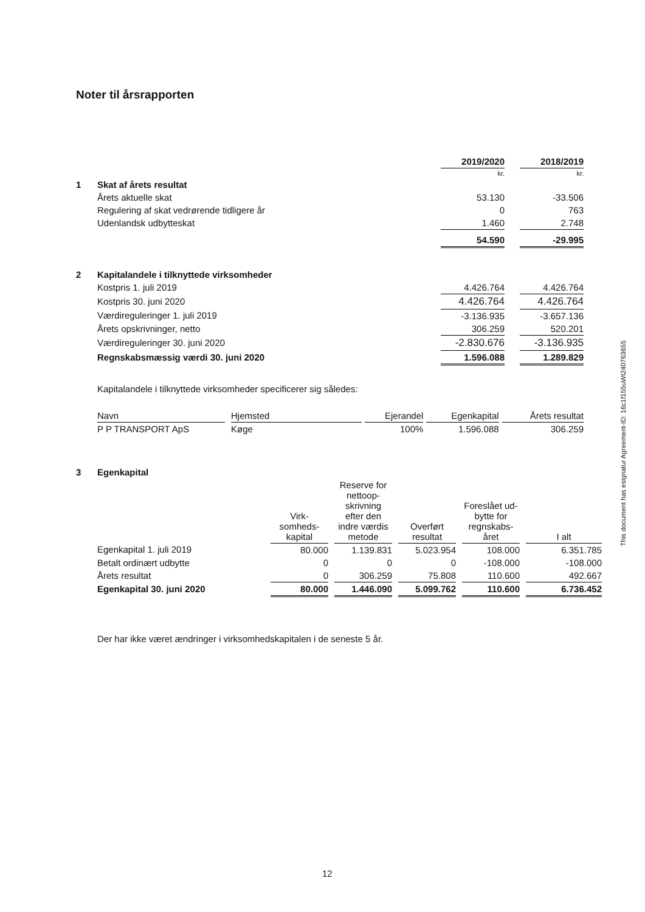Noter til årsrapporten
| | | 2019/2020 | | 2018/2019 |
| | | kr. | | kr. |
| 1 | Skat af årets resultat | | | |
| | Årets aktuelle skat | 53.130 | | -33.506 |
| | Regulering af skat vedrørende tidligere år | 0 | | 763 |
| | Udenlandsk udbytteskat | 1.460 | | 2.748 |
| | | 54.590 | | -29.995 |
| 2 | Kapitalandele i tilknyttede virksomheder | | | |
| | Kostpris 1. juli 2019 | 4.426.764 | | 4.426.764 |
| | Kostpris 30. juni 2020 | 4.426.764 | | 4.426.764 |
| | Værdireguleringer 1. juli 2019 | -3.136.935 | | -3.657.136 |
| | Årets opskrivninger, netto | 306.259 | | 520.201 |
| | Værdireguleringer 30. juni 2020 | -2.830.676 | | -3.136.935 |
| | Regnskabsmæssig værdi 30. juni 2020 | 1.596.088 | | 1.289.829 |
Kapitalandele i tilknyttede virksomheder specificerer sig således:
| Navn | | Hjemsted | | Ejerandel | | Egenkapital | | Årets resultat |
| P P TRANSPORT ApS | | Køge | | 100% | | 1.596.088 | | 306.259 |
| 3 | Egenkapital | | | | | | | | | |
| | | Virk- somheds- kapital | | Reserve for nettoop- skrivning efter den indre værdis metode | | Overført resultat | | Foreslået ud- bytte for regnskabs- året | | I alt |
| | Egenkapital 1. juli 2019 | 80.000 | | 1.139.831 | | 5.023.954 | | 108.000 | | 6.351.785 |
| | Betalt ordinært udbytte | 0 | | 0 | | 0 | | -108.000 | | -108.000 |
| | Årets resultat | 0 | | 306.259 | | 75.808 | | 110.600 | | 492.667 |
| | Egenkapital 30. juni 2020 | 80.000 | | 1.446.090 | | 5.099.762 | | 110.600 | | 6.736.452 |
Der har ikke været ændringer i virksomhedskapitalen i de seneste 5 år.
This document has esignatur Agreement-ID: 16c1f155uWt240763655
12